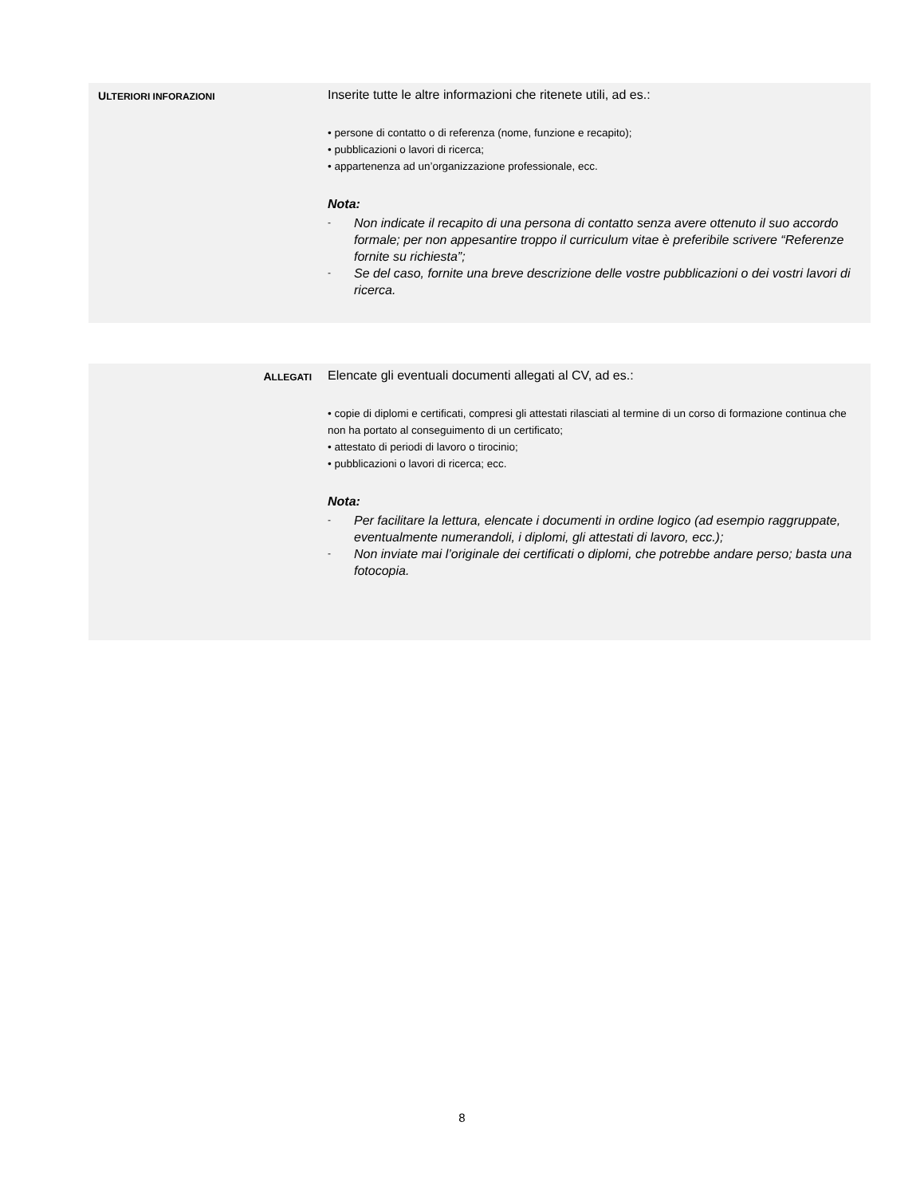ULTERIORI INFORAZIONI
Inserite tutte le altre informazioni che ritenete utili, ad es.:
• persone di contatto o di referenza (nome, funzione e recapito);
• pubblicazioni o lavori di ricerca;
• appartenenza ad un’organizzazione professionale, ecc.
Nota:
- Non indicate il recapito di una persona di contatto senza avere ottenuto il suo accordo formale; per non appesantire troppo il curriculum vitae è preferibile scrivere “Referenze fornite su richiesta”;
- Se del caso, fornite una breve descrizione delle vostre pubblicazioni o dei vostri lavori di ricerca.
ALLEGATI
Elencate gli eventuali documenti allegati al CV, ad es.:
• copie di diplomi e certificati, compresi gli attestati rilasciati al termine di un corso di formazione continua che non ha portato al conseguimento di un certificato;
• attestato di periodi di lavoro o tirocinio;
• pubblicazioni o lavori di ricerca; ecc.
Nota:
- Per facilitare la lettura, elencate i documenti in ordine logico (ad esempio raggruppate, eventualmente numerandoli, i diplomi, gli attestati di lavoro, ecc.);
- Non inviate mai l’originale dei certificati o diplomi, che potrebbe andare perso; basta una fotocopia.
8